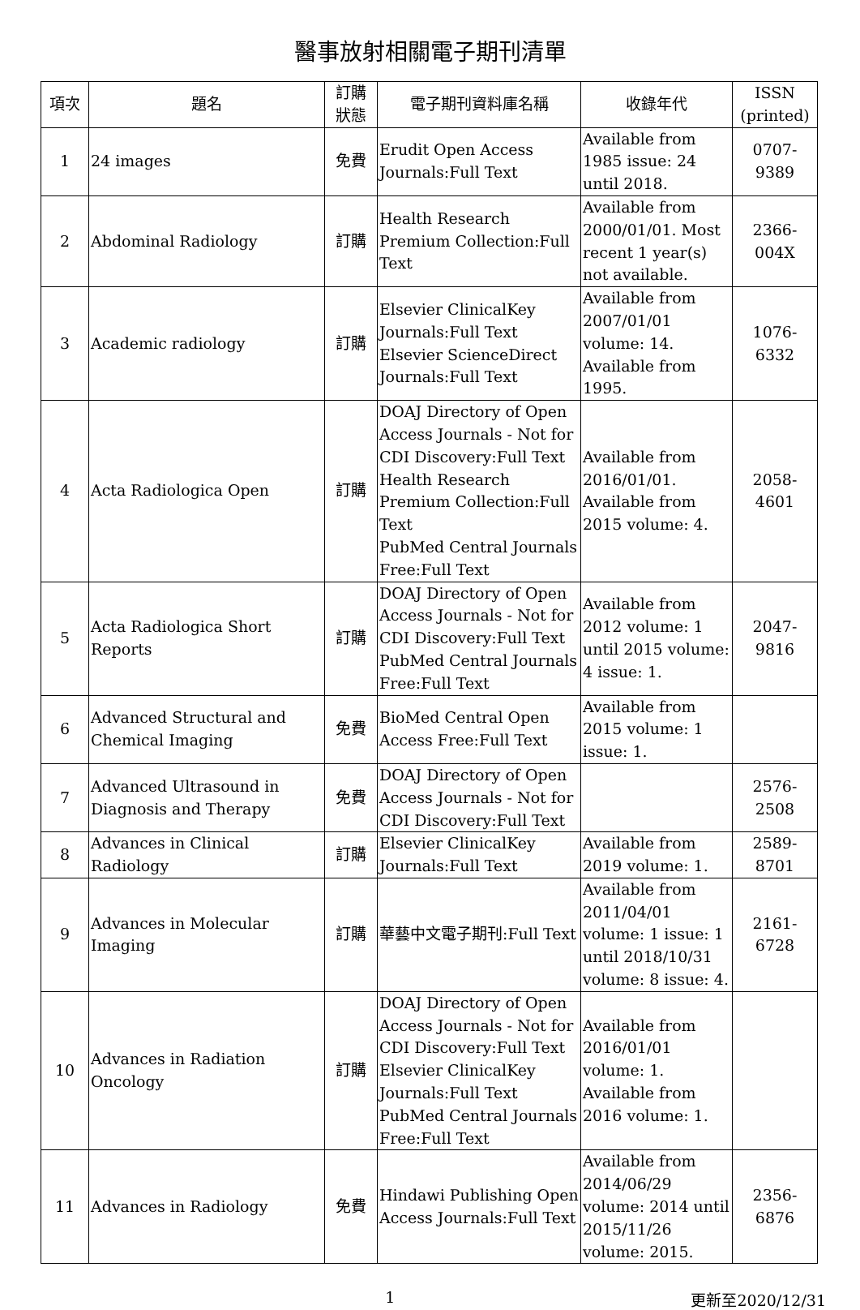醫事放射相關電子期刊清單
| 項次 | 題名 | 訂購 狀態 | 電子期刊資料庫名稱 | 收錄年代 | ISSN (printed) |
| --- | --- | --- | --- | --- | --- |
| 1 | 24 images | 免費 | Erudit Open Access Journals:Full Text | Available from 1985 issue: 24 until 2018. | 0707-9389 |
| 2 | Abdominal Radiology | 訂購 | Health Research Premium Collection:Full Text | Available from 2000/01/01. Most recent 1 year(s) not available. | 2366-004X |
| 3 | Academic radiology | 訂購 | Elsevier ClinicalKey Journals:Full Text Elsevier ScienceDirect Journals:Full Text | Available from 2007/01/01 volume: 14. Available from 1995. | 1076-6332 |
| 4 | Acta Radiologica Open | 訂購 | DOAJ Directory of Open Access Journals - Not for CDI Discovery:Full Text Health Research Premium Collection:Full Text PubMed Central Journals Free:Full Text | Available from 2016/01/01. Available from 2015 volume: 4. | 2058-4601 |
| 5 | Acta Radiologica Short Reports | 訂購 | DOAJ Directory of Open Access Journals - Not for CDI Discovery:Full Text PubMed Central Journals Free:Full Text | Available from 2012 volume: 1 until 2015 volume: 4 issue: 1. | 2047-9816 |
| 6 | Advanced Structural and Chemical Imaging | 免費 | BioMed Central Open Access Free:Full Text | Available from 2015 volume: 1 issue: 1. | |
| 7 | Advanced Ultrasound in Diagnosis and Therapy | 免費 | DOAJ Directory of Open Access Journals - Not for CDI Discovery:Full Text | | 2576-2508 |
| 8 | Advances in Clinical Radiology | 訂購 | Elsevier ClinicalKey Journals:Full Text | Available from 2019 volume: 1. | 2589-8701 |
| 9 | Advances in Molecular Imaging | 訂購 | 華藝中文電子期刊:Full Text | Available from 2011/04/01 volume: 1 issue: 1 until 2018/10/31 volume: 8 issue: 4. | 2161-6728 |
| 10 | Advances in Radiation Oncology | 訂購 | DOAJ Directory of Open Access Journals - Not for CDI Discovery:Full Text Elsevier ClinicalKey Journals:Full Text PubMed Central Journals Free:Full Text | Available from 2016/01/01 volume: 1. Available from 2016 volume: 1. | |
| 11 | Advances in Radiology | 免費 | Hindawi Publishing Open Access Journals:Full Text | Available from 2014/06/29 volume: 2014 until 2015/11/26 volume: 2015. | 2356-6876 |
1 更新至2020/12/31